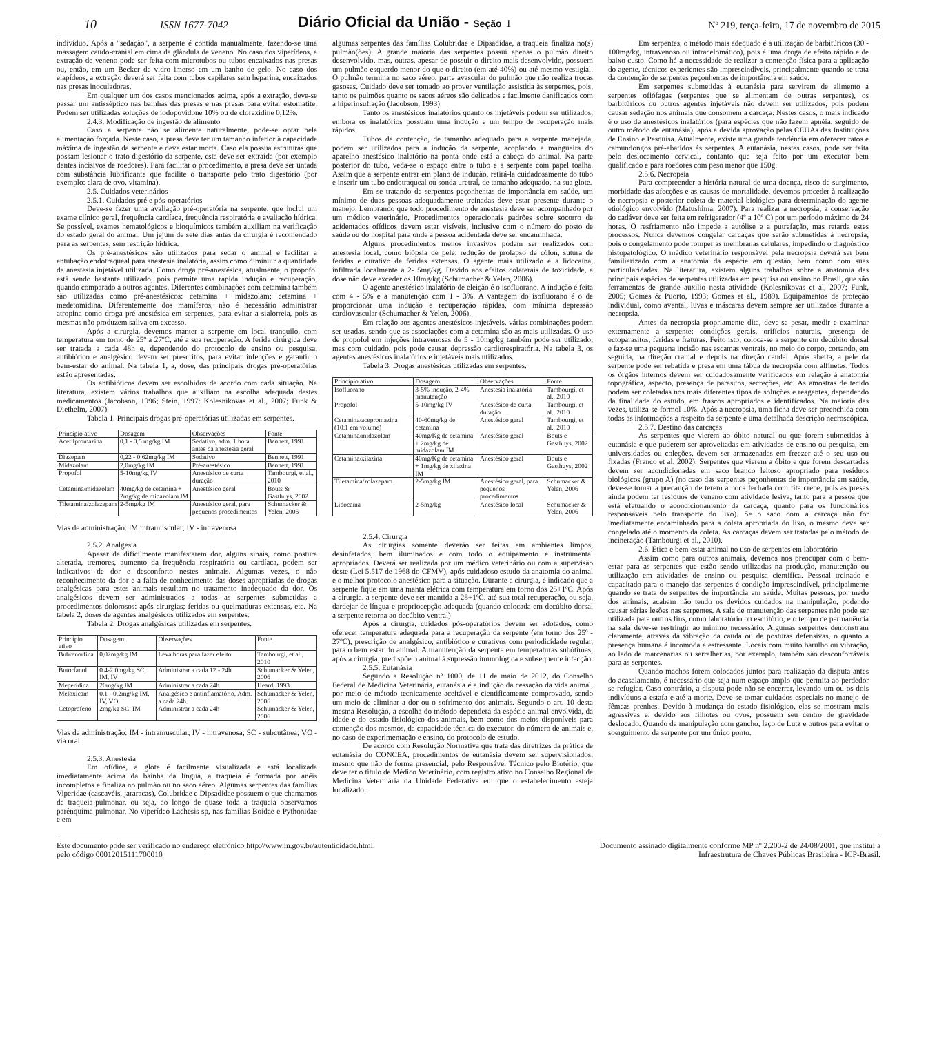10 ISSN 1677-7042 Diário Oficial da União - Seção 1 Nº 219, terça-feira, 17 de novembro de 2015
indivíduo. Após a "sedação", a serpente é contida manualmente, fazendo-se uma massagem caudo-cranial em cima da glândula de veneno. No caso dos viperídeos, a extração de veneno pode ser feita com microtubos ou tubos encaixados nas presas ou, então, em um Becker de vidro imerso em um banho de gelo. No caso dos elapídeos, a extração deverá ser feita com tubos capilares sem heparina, encaixados nas presas inoculadoras.
Em qualquer um dos casos mencionados acima, após a extração, deve-se passar um antisséptico nas bainhas das presas e nas presas para evitar estomatite. Podem ser utilizadas soluções de iodopovidone 10% ou de clorexidine 0,12%.
2.4.3. Modificação de ingestão de alimento
Caso a serpente não se alimente naturalmente, pode-se optar pela alimentação forçada. Neste caso, a presa deve ter um tamanho inferior à capacidade máxima de ingestão da serpente e deve estar morta. Caso ela possua estruturas que possam lesionar o trato digestório da serpente, esta deve ser extraída (por exemplo dentes incisivos de roedores). Para facilitar o procedimento, a presa deve ser untada com substância lubrificante que facilite o transporte pelo trato digestório (por exemplo: clara de ovo, vitamina).
2.5. Cuidados veterinários
2.5.1. Cuidados pré e pós-operatórios
Deve-se fazer uma avaliação pré-operatória na serpente, que inclui um exame clínico geral, frequência cardíaca, frequência respiratória e avaliação hídrica. Se possível, exames hematológicos e bioquímicos também auxiliam na verificação do estado geral do animal. Um jejum de sete dias antes da cirurgia é recomendado para as serpentes, sem restrição hídrica.
Os pré-anestésicos são utilizados para sedar o animal e facilitar a entubação endotraqueal para anestesia inalatória, assim como diminuir a quantidade de anestesia injetável utilizada. Como droga pré-anestésica, atualmente, o propofol está sendo bastante utilizado, pois permite uma rápida indução e recuperação, quando comparado a outros agentes. Diferentes combinações com cetamina também são utilizadas como pré-anestésicos: cetamina + midazolam; cetamina + medetomidina. Diferentemente dos mamíferos, não é necessário administrar atropina como droga pré-anestésica em serpentes, para evitar a sialorreia, pois as mesmas não produzem saliva em excesso.
Após a cirurgia, devemos manter a serpente em local tranquilo, com temperatura em torno de 25º a 27ºC, até a sua recuperação. A ferida cirúrgica deve ser tratada a cada 48h e, dependendo do protocolo de ensino ou pesquisa, antibiótico e analgésico devem ser prescritos, para evitar infecções e garantir o bem-estar do animal. Na tabela 1, a, dose, das principais drogas pré-operatórias estão apresentadas.
Os antibióticos devem ser escolhidos de acordo com cada situação. Na literatura, existem vários trabalhos que auxiliam na escolha adequada destes medicamentos (Jacobson, 1996; Stein, 1997: Kolesnikovas et al., 2007; Funk & Diethelm, 2007)
Tabela 1. Principais drogas pré-operatórias utilizadas em serpentes.
| Princípio ativo | Dosagem | Observações | Fonte |
| --- | --- | --- | --- |
| Acetilpromazina | 0,1 - 0,5 mg/kg IM | Sedativo, adm. 1 hora antes da anestesia geral | Bennett, 1991 |
| Diazepam | 0,22 - 0,62mg/kg IM | Sedativo | Bennett, 1991 |
| Midazolam | 2,0mg/kg IM | Pré-anestésico | Bennett, 1991 |
| Propofol | 5-10mg/kg IV | Anestésico de curta duração | Tambourgi, et al., 2010 |
| Cetamina/midazolam | 40mg/kg de cetamina + 2mg/kg de midazolam IM | Anestésico geral | Bouts & Gasthuys, 2002 |
| Tiletamina/zolazepam | 2-5mg/kg IM | Anestésico geral, para pequenos procedimentos | Schumacker & Yelen, 2006 |
Vias de administração: IM intramuscular; IV - intravenosa
2.5.2. Analgesia
Apesar de dificilmente manifestarem dor, alguns sinais, como postura alterada, tremores, aumento da frequência respiratória ou cardíaca, podem ser indicativos de dor e desconforto nestes animais. Algumas vezes, o não reconhecimento da dor e a falta de conhecimento das doses apropriadas de drogas analgésicas para estes animais resultam no tratamento inadequado da dor. Os analgésicos devem ser administrados a todas as serpentes submetidas a procedimentos dolorosos: após cirurgias; feridas ou queimaduras extensas, etc. Na tabela 2, doses de agentes analgésicos utilizados em serpentes.
Tabela 2. Drogas analgésicas utilizadas em serpentes.
| Princípio ativo | Dosagem | Observações | Fonte |
| --- | --- | --- | --- |
| Bubrenorfina | 0,02mg/kg IM | Leva horas para fazer efeito | Tambourgi, et al., 2010 |
| Butorfanol | 0.4-2.0mg/kg SC, IM, IV | Administrar a cada 12 - 24h | Schumacker & Yelen, 2006 |
| Meperidina | 20mg/kg IM | Administrar a cada 24h | Heard, 1993 |
| Meloxicam | 0.1 - 0.2mg/kg IM, IV, VO | Analgésico e antinflamatório, Adm. a cada 24h. | Schumacker & Yelen, 2006 |
| Cetoprofeno | 2mg/kg SC, IM | Administrar a cada 24h | Schumacker & Yelen, 2006 |
Vias de administração: IM - intramuscular; IV - intravenosa; SC - subcutânea; VO - via oral
2.5.3. Anestesia
Em ofídios, a glote é facilmente visualizada e está localizada imediatamente acima da bainha da língua, a traqueia é formada por anéis incompletos e finaliza no pulmão ou no saco aéreo. Algumas serpentes das famílias Viperidae (cascavéis, jararacas), Colubridae e Dipsadidae possuem o que chamamos de traqueia-pulmonar, ou seja, ao longo de quase toda a traqueia observamos parênquima pulmonar. No viperídeo Lachesis sp, nas famílias Boidae e Pythonidae e em
algumas serpentes das famílias Colubridae e Dipsadidae, a traqueia finaliza no(s) pulmão(ões). A grande maioria das serpentes possui apenas o pulmão direito desenvolvido, mas, outras, apesar de possuir o direito mais desenvolvido, possuem um pulmão esquerdo menor do que o direito (em até 40%) ou até mesmo vestigial. O pulmão termina no saco aéreo, parte avascular do pulmão que não realiza trocas gasosas. Cuidado deve ser tomado ao prover ventilação assistida às serpentes, pois, tanto os pulmões quanto os sacos aéreos são delicados e facilmente danificados com a hiperinsuflação (Jacobson, 1993).
Tanto os anestésicos inalatórios quanto os injetáveis podem ser utilizados, embora os inalatórios possuam uma indução e um tempo de recuperação mais rápidos.
Tubos de contenção, de tamanho adequado para a serpente manejada, podem ser utilizados para a indução da serpente, acoplando a mangueira do aparelho anestésico inalatório na ponta onde está a cabeça do animal. Na parte posterior do tubo, veda-se o espaço entre o tubo e a serpente com papel toalha. Assim que a serpente entrar em plano de indução, retirá-la cuidadosamente do tubo e inserir um tubo endotraqueal ou sonda uretral, de tamanho adequado, na sua glote.
Em se tratando de serpentes peçonhentas de importância em saúde, um mínimo de duas pessoas adequadamente treinadas deve estar presente durante o manejo. Lembrando que todo procedimento de anestesia deve ser acompanhado por um médico veterinário. Procedimentos operacionais padrões sobre socorro de acidentados ofídicos devem estar visíveis, inclusive com o número do posto de saúde ou do hospital para onde a pessoa acidentada deve ser encaminhada.
Alguns procedimentos menos invasivos podem ser realizados com anestesia local, como biópsia de pele, redução de prolapso de cólon, sutura de feridas e curativo de feridas extensas. O agente mais utilizado é a lidocaína, infiltrada localmente a 2- 5mg/kg. Devido aos efeitos colaterais de toxicidade, a dose não deve exceder os 10mg/kg (Schumacher & Yelen, 2006).
O agente anestésico inalatório de eleição é o isofluorano. A indução é feita com 4 - 5% e a manutenção com 1 - 3%. A vantagem do isofluorano é o de proporcionar uma indução e recuperação rápidas, com mínima depressão cardiovascular (Schumacher & Yelen, 2006).
Em relação aos agentes anestésicos injetáveis, várias combinações podem ser usadas, sendo que as associações com a cetamina são as mais utilizadas. O uso de propofol em injeções intravenosas de 5 - 10mg/kg também pode ser utilizado, mas com cuidado, pois pode causar depressão cardiorespiratória. Na tabela 3, os agentes anestésicos inalatórios e injetáveis mais utilizados.
Tabela 3. Drogas anestésicas utilizadas em serpentes.
| Princípio ativo | Dosagem | Observações | Fonte |
| --- | --- | --- | --- |
| Isofluorano | 3-5% indução, 2-4% manutenção | Anestesia inalatória | Tambourgi, et al., 2010 |
| Propofol | 5-10mg/kg IV | Anestésico de curta duração | Tambourgi, et al., 2010 |
| Cetamina/acepromazina (10:1 em volume) | 40-60mg/kg de cetamina | Anestésico geral | Tambourgi, et al., 2010 |
| Cetamina/midazolam | 40mg/Kg de cetamina + 2mg/kg de midazolam IM | Anestésico geral | Bouts e Gasthuys, 2002 |
| Cetamina/xilazina | 40mg/Kg de cetamina + 1mg/kg de xilazina IM | Anestésico geral | Bouts e Gasthuys, 2002 |
| Tiletamina/zolazepam | 2-5mg/kg IM | Anestésico geral, para pequenos procedimentos | Schumacker & Yelen, 2006 |
| Lidocaína | 2-5mg/kg | Anestésico local | Schumacker & Yelen, 2006 |
2.5.4. Cirurgia
As cirurgias somente deverão ser feitas em ambientes limpos, desinfetados, bem iluminados e com todo o equipamento e instrumental apropriados. Deverá ser realizada por um médico veterinário ou com a supervisão deste (Lei 5.517 de 1968 do CFMV), após cuidadoso estudo da anatomia do animal e o melhor protocolo anestésico para a situação. Durante a cirurgia, é indicado que a serpente fique em uma manta elétrica com temperatura em torno dos 25+1ºC. Após a cirurgia, a serpente deve ser mantida a 28+1ºC, até sua total recuperação, ou seja, dardejar de língua e propriocepção adequada (quando colocada em decúbito dorsal a serpente retorna ao decúbito ventral)
Após a cirurgia, cuidados pós-operatórios devem ser adotados, como oferecer temperatura adequada para a recuperação da serpente (em torno dos 25º - 27ºC), prescrição de analgésico, antibiótico e curativos com periodicidade regular, para o bem estar do animal. A manutenção da serpente em temperaturas subótimas, após a cirurgia, predispõe o animal à supressão imunológica e subsequente infecção.
2.5.5. Eutanásia
Segundo a Resolução nº 1000, de 11 de maio de 2012, do Conselho Federal de Medicina Veterinária, eutanásia é a indução da cessação da vida animal, por meio de método tecnicamente aceitável e cientificamente comprovado, sendo um meio de eliminar a dor ou o sofrimento dos animais. Segundo o art. 10 desta mesma Resolução, a escolha do método dependerá da espécie animal envolvida, da idade e do estado fisiológico dos animais, bem como dos meios disponíveis para contenção dos mesmos, da capacidade técnica do executor, do número de animais e, no caso de experimentação e ensino, do protocolo de estudo.
De acordo com Resolução Normativa que trata das diretrizes da prática de eutanásia do CONCEA, procedimentos de eutanásia devem ser supervisionados, mesmo que não de forma presencial, pelo Responsável Técnico pelo Biotério, que deve ter o título de Médico Veterinário, com registro ativo no Conselho Regional de Medicina Veterinária da Unidade Federativa em que o estabelecimento esteja localizado.
Em serpentes, o método mais adequado é a utilização de barbitúricos (30 - 100mg/kg, intravenoso ou intracelomático), pois é uma droga de efeito rápido e de baixo custo. Como há a necessidade de realizar a contenção física para a aplicação do agente, técnicos experientes são imprescindíveis, principalmente quando se trata da contenção de serpentes peçonhentas de importância em saúde.
Em serpentes submetidas à eutanásia para servirem de alimento a serpentes ofiófagas (serpentes que se alimentam de outras serpentes), os barbitúricos ou outros agentes injetáveis não devem ser utilizados, pois podem causar sedação nos animais que consomem a carcaça. Nestes casos, o mais indicado é o uso de anestésicos inalatórios (para espécies que não fazem apnéia, seguido de outro método de eutanásia), após a devida aprovação pelas CEUAs das Instituições de Ensino e Pesquisa. Atualmente, existe uma grande tendência em oferecer ratos e camundongos pré-abatidos às serpentes. A eutanásia, nestes casos, pode ser feita pelo deslocamento cervical, contanto que seja feito por um executor bem qualificado e para roedores com peso menor que 150g.
2.5.6. Necropsia
Para compreender a história natural de uma doença, risco de surgimento, morbidade das afecções e as causas de mortalidade, devemos proceder à realização de necropsia e posterior coleta de material biológico para determinação do agente etiológico envolvido (Matushima, 2007). Para realizar a necropsia, a conservação do cadáver deve ser feita em refrigerador (4º a 10º C) por um período máximo de 24 horas. O resfriamento não impede a autólise e a putrefação, mas retarda estes processos. Nunca devemos congelar carcaças que serão submetidas à necropsia, pois o congelamento pode romper as membranas celulares, impedindo o diagnóstico histopatológico. O médico veterinário responsável pela necropsia deverá ser bem familiarizado com a anatomia da espécie em questão, bem como com suas particularidades. Na literatura, existem alguns trabalhos sobre a anatomia das principais espécies de serpentes utilizadas em pesquisa ou ensino no Brasil, que são ferramentas de grande auxilio nesta atividade (Kolesnikovas et al, 2007; Funk, 2005; Gomes & Puorto, 1993; Gomes et al., 1989). Equipamentos de proteção individual, como avental, luvas e máscaras devem sempre ser utilizados durante a necropsia.
Antes da necropsia propriamente dita, deve-se pesar, medir e examinar externamente a serpente: condições gerais, orifícios naturais, presença de ectoparasitos, feridas e fraturas. Feito isto, coloca-se a serpente em decúbito dorsal e faz-se uma pequena incisão nas escamas ventrais, no meio do corpo, cortando, em seguida, na direção cranial e depois na direção caudal. Após aberta, a pele da serpente pode ser rebatida e presa em uma tábua de necropsia com alfinetes. Todos os órgãos internos devem ser cuidadosamente verificados em relação à anatomia topográfica, aspecto, presença de parasitos, secreções, etc. As amostras de tecido podem ser coletadas nos mais diferentes tipos de soluções e reagentes, dependendo da finalidade do estudo, em frascos apropriados e identificados. Na maioria das vezes, utiliza-se formol 10%. Após a necropsia, uma ficha deve ser preenchida com todas as informações a respeito da serpente e uma detalhada descrição necroscópica.
2.5.7. Destino das carcaças
As serpentes que vierem ao óbito natural ou que forem submetidas à eutanásia e que puderem ser aproveitadas em atividades de ensino ou pesquisa, em universidades ou coleções, devem ser armazenadas em freezer até o seu uso ou fixadas (Franco et al, 2002). Serpentes que vierem a óbito e que forem descartadas devem ser acondicionadas em saco branco leitoso apropriado para resíduos biológicos (grupo A) (no caso das serpentes peçonhentas de importância em saúde, deve-se tomar a precaução de terem a boca fechada com fita crepe, pois as presas ainda podem ter resíduos de veneno com atividade lesiva, tanto para a pessoa que está efetuando o acondicionamento da carcaça, quanto para os funcionários responsáveis pelo transporte do lixo). Se o saco com a carcaça não for imediatamente encaminhado para a coleta apropriada do lixo, o mesmo deve ser congelado até o momento da coleta. As carcaças devem ser tratadas pelo método de incineração (Tambourgi et al., 2010).
2.6. Ética e bem-estar animal no uso de serpentes em laboratório
Assim como para outros animais, devemos nos preocupar com o bem-estar para as serpentes que estão sendo utilizadas na produção, manutenção ou utilização em atividades de ensino ou pesquisa científica. Pessoal treinado e capacitado para o manejo das serpentes é condição imprescindível, principalmente quando se trata de serpentes de importância em saúde. Muitas pessoas, por medo dos animais, acabam não tendo os devidos cuidados na manipulação, podendo causar sérias lesões nas serpentes. A sala de manutenção das serpentes não pode ser utilizada para outros fins, como laboratório ou escritório, e o tempo de permanência na sala deve-se restringir ao mínimo necessário. Algumas serpentes demonstram claramente, através da vibração da cauda ou de posturas defensivas, o quanto a presença humana é incomoda e estressante. Locais com muito barulho ou vibração, ao lado de marcenarias ou serralherias, por exemplo, também são desconfortáveis para as serpentes.
Quando machos forem colocados juntos para realização da disputa antes do acasalamento, é necessário que seja num espaço amplo que permita ao perdedor se refugiar. Caso contrário, a disputa pode não se encerrar, levando um ou os dois indivíduos a estafa e até a morte. Deve-se tomar cuidados especiais no manejo de fêmeas prenhes. Devido à mudança do estado fisiológico, elas se mostram mais agressivas e, devido aos filhotes ou ovos, possuem seu centro de gravidade deslocado. Quando da manipulação com gancho, laço de Lutz e outros para evitar o soerguimento da serpente por um único ponto.
Este documento pode ser verificado no endereço eletrônico http://www.in.gov.br/autenticidade.html,
pelo código 00012015111700010
Documento assinado digitalmente conforme MP nº 2.200-2 de 24/08/2001, que institui a
Infraestrutura de Chaves Públicas Brasileira - ICP-Brasil.